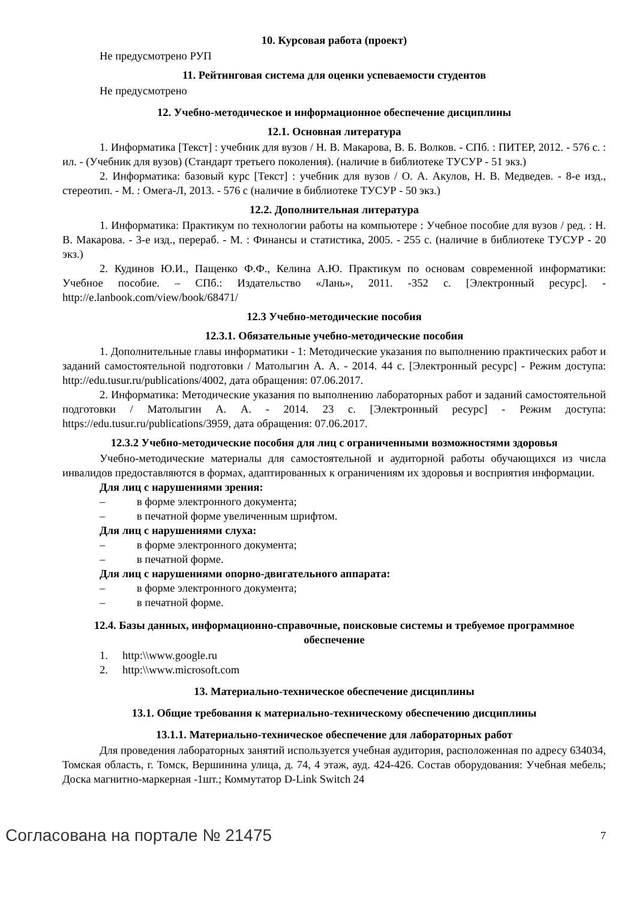10. Курсовая работа (проект)
Не предусмотрено РУП
11. Рейтинговая система для оценки успеваемости студентов
Не предусмотрено
12. Учебно-методическое и информационное обеспечение дисциплины
12.1. Основная литература
1. Информатика [Текст] : учебник для вузов / Н. В. Макарова, В. Б. Волков. - СПб. : ПИТЕР, 2012. - 576 с. : ил. - (Учебник для вузов) (Стандарт третьего поколения). (наличие в библиотеке ТУСУР - 51 экз.)
2. Информатика: базовый курс [Текст] : учебник для вузов / О. А. Акулов, Н. В. Медведев. - 8-е изд., стереотип. - М. : Омега-Л, 2013. - 576 с (наличие в библиотеке ТУСУР - 50 экз.)
12.2. Дополнительная литература
1. Информатика: Практикум по технологии работы на компьютере : Учебное пособие для вузов / ред. : Н. В. Макарова. - 3-е изд., перераб. - М. : Финансы и статистика, 2005. - 255 с. (наличие в библиотеке ТУСУР - 20 экз.)
2. Кудинов Ю.И., Пащенко Ф.Ф., Келина А.Ю. Практикум по основам современной информатики: Учебное пособие. – СПб.: Издательство «Лань», 2011. -352 с. [Электронный ресурс]. - http://e.lanbook.com/view/book/68471/
12.3 Учебно-методические пособия
12.3.1. Обязательные учебно-методические пособия
1. Дополнительные главы информатики - 1: Методические указания по выполнению практических работ и заданий самостоятельной подготовки / Матолыгин А. А. - 2014. 44 с. [Электронный ресурс] - Режим доступа: http://edu.tusur.ru/publications/4002, дата обращения: 07.06.2017.
2. Информатика: Методические указания по выполнению лабораторных работ и заданий самостоятельной подготовки / Матолыгин А. А. - 2014. 23 с. [Электронный ресурс] - Режим доступа: https://edu.tusur.ru/publications/3959, дата обращения: 07.06.2017.
12.3.2 Учебно-методические пособия для лиц с ограниченными возможностями здоровья
Учебно-методические материалы для самостоятельной и аудиторной работы обучающихся из числа инвалидов предоставляются в формах, адаптированных к ограничениям их здоровья и восприятия информации.
Для лиц с нарушениями зрения:
– в форме электронного документа;
– в печатной форме увеличенным шрифтом.
Для лиц с нарушениями слуха:
– в форме электронного документа;
– в печатной форме.
Для лиц с нарушениями опорно-двигательного аппарата:
– в форме электронного документа;
– в печатной форме.
12.4. Базы данных, информационно-справочные, поисковые системы и требуемое программное обеспечение
1. http:\\www.google.ru
2. http:\\www.microsoft.com
13. Материально-техническое обеспечение дисциплины
13.1. Общие требования к материально-техническому обеспечению дисциплины
13.1.1. Материально-техническое обеспечение для лабораторных работ
Для проведения лабораторных занятий используется учебная аудитория, расположенная по адресу 634034, Томская область, г. Томск, Вершинина улица, д. 74, 4 этаж, ауд. 424-426. Состав оборудования: Учебная мебель; Доска магнитно-маркерная -1шт.; Коммутатор D-Link Switch 24
Согласована на портале № 21475 7